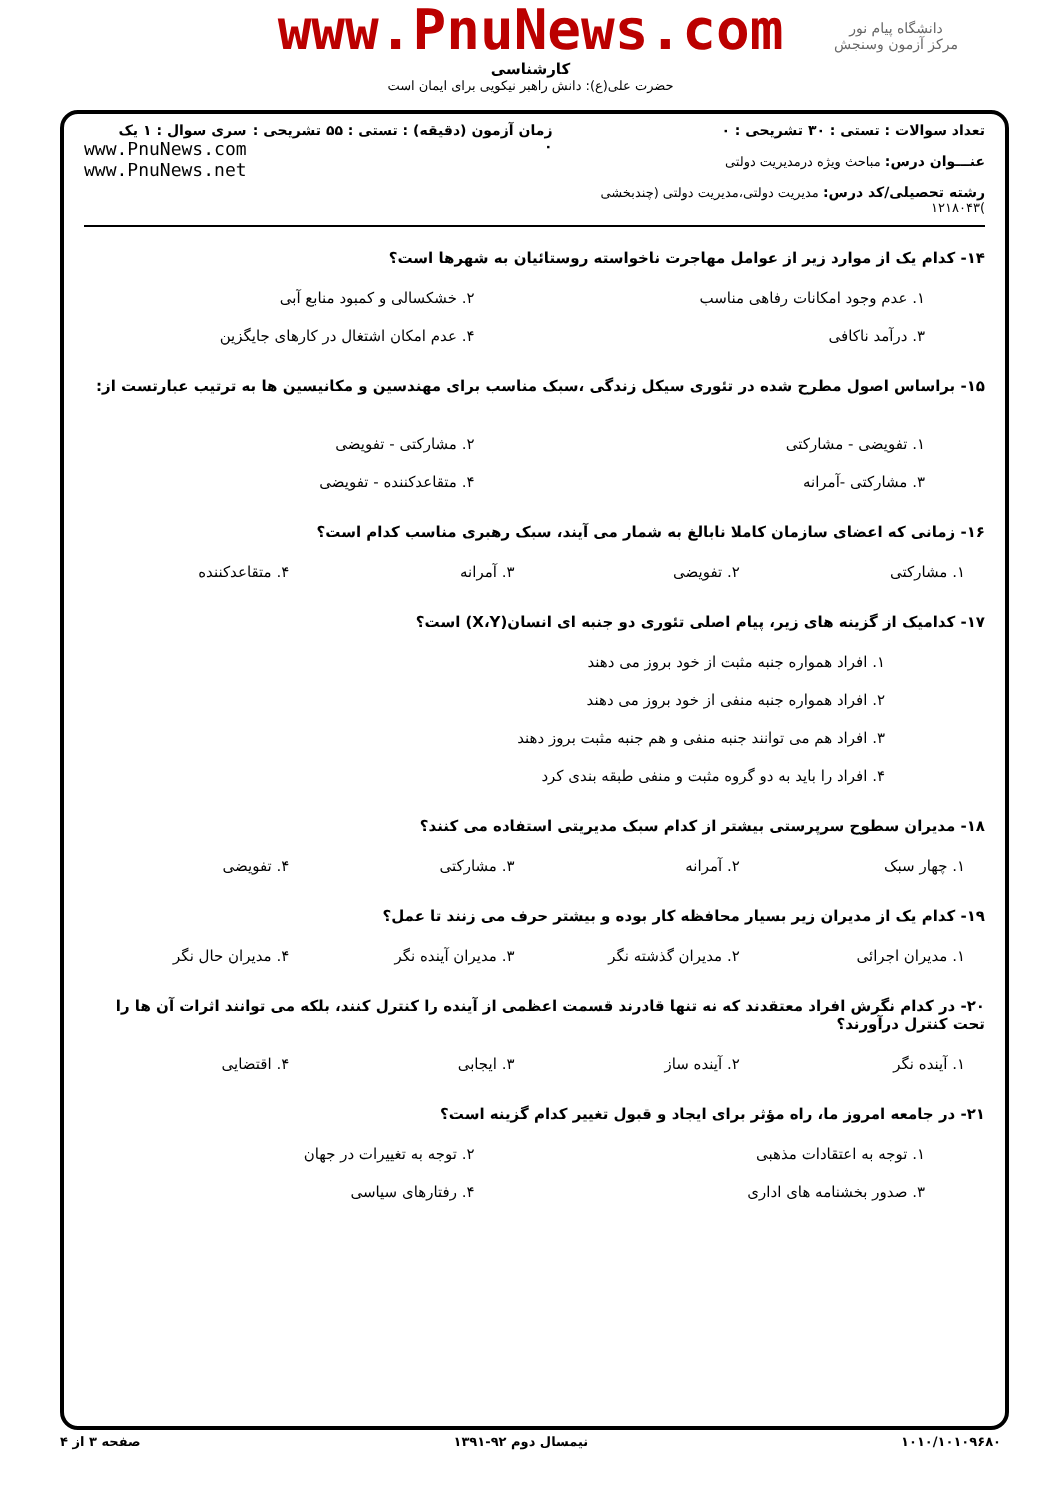دانشگاه پیام نور
مرکز آزمون وسنجش
www.PnuNews.com
کارشناسی
حضرت علی(ع): دانش راهبر نیکویی برای ایمان است
تعداد سوالات : تستی : ۳۰ تشریحی : ۰
عنـــوان درس: مباحث ویژه درمدیریت دولتی
رشته تحصیلی/کد درس: مدیریت دولتی،مدیریت دولتی (چندبخشی )۱۲۱۸۰۴۳
زمان آزمون (دقیقه) : تستی : ۵۵ تشریحی : ۰
سری سوال : ۱ یک
www.PnuNews.com
www.PnuNews.net
۱۴- کدام یک از موارد زیر از عوامل مهاجرت ناخواسته روستائیان به شهرها است؟
۱. عدم وجود امکانات رفاهی مناسب
۲. خشکسالی و کمبود منابع آبی
۳. درآمد ناکافی
۴. عدم امکان اشتغال در کارهای جایگزین
۱۵- براساس اصول مطرح شده در تئوری سیکل زندگی ،سبک مناسب برای مهندسین و مکانیسین ها به ترتیب عبارتست از:
۱. تفویضی - مشارکتی
۲. مشارکتی - تفویضی
۳. مشارکتی -آمرانه
۴. متقاعدکننده - تفویضی
۱۶- زمانی که اعضای سازمان کاملا نابالغ به شمار می آیند، سبک رهبری مناسب کدام است؟
۱. مشارکتی
۲. تفویضی
۳. آمرانه
۴. متقاعدکننده
۱۷- کدامیک از گزینه های زیر، پیام اصلی تئوری دو جنبه ای انسان(X،Y) است؟
۱. افراد همواره جنبه مثبت از خود بروز می دهند
۲. افراد همواره جنبه منفی از خود بروز می دهند
۳. افراد هم می توانند جنبه منفی و هم جنبه مثبت بروز دهند
۴. افراد را باید به دو گروه مثبت و منفی طبقه بندی کرد
۱۸- مدیران سطوح سرپرستی بیشتر از کدام سبک مدیریتی استفاده می کنند؟
۱. چهار سبک
۲. آمرانه
۳. مشارکتی
۴. تفویضی
۱۹- کدام یک از مدیران زیر بسیار محافظه کار بوده و بیشتر حرف می زنند تا عمل؟
۱. مدیران اجرائی
۲. مدیران گذشته نگر
۳. مدیران آینده نگر
۴. مدیران حال نگر
۲۰- در کدام نگرش افراد معتقدند که نه تنها قادرند قسمت اعظمی از آینده را کنترل کنند، بلکه می توانند اثرات آن ها را تحت کنترل درآورند؟
۱. آینده نگر
۲. آینده ساز
۳. ایجابی
۴. اقتضایی
۲۱- در جامعه امروز ما، راه مؤثر برای ایجاد و قبول تغییر کدام گزینه است؟
۱. توجه به اعتقادات مذهبی
۲. توجه به تغییرات در جهان
۳. صدور بخشنامه های اداری
۴. رفتارهای سیاسی
۱۰۱۰/۱۰۱۰۹۶۸۰ نیمسال دوم ۹۲-۱۳۹۱ صفحه ۳ از ۴